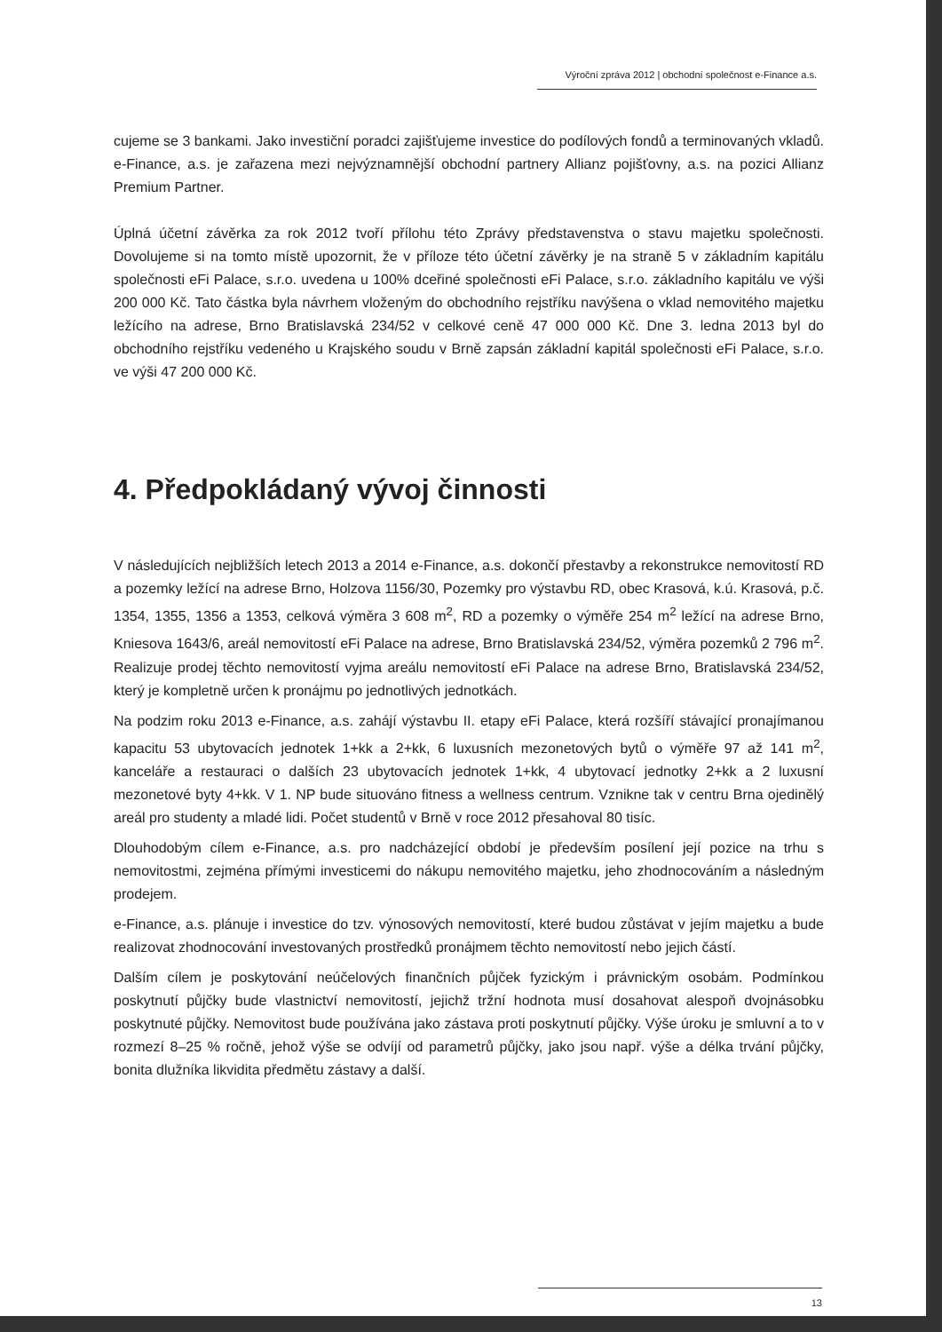Výroční zpráva 2012 | obchodní společnost e-Finance a.s.
cujeme se 3 bankami. Jako investiční poradci zajišťujeme investice do podílových fondů a terminovaných vkladů. e-Finance, a.s. je zařazena mezi nejvýznamnější obchodní partnery Allianz pojišťovny, a.s. na pozici Allianz Premium Partner.
Úplná účetní závěrka za rok 2012 tvoří přílohu této Zprávy představenstva o stavu majetku společnosti. Dovolujeme si na tomto místě upozornit, že v příloze této účetní závěrky je na straně 5 v základním kapitálu společnosti eFi Palace, s.r.o. uvedena u 100% dceřiné společnosti eFi Palace, s.r.o. základního kapitálu ve výši 200 000 Kč. Tato částka byla návrhem vloženým do obchodního rejstříku navýšena o vklad nemovitého majetku ležícího na adrese, Brno Bratislavská 234/52 v celkové ceně 47 000 000 Kč. Dne 3. ledna 2013 byl do obchodního rejstříku vedeného u Krajského soudu v Brně zapsán základní kapitál společnosti eFi Palace, s.r.o. ve výši 47 200 000 Kč.
4. Předpokládaný vývoj činnosti
V následujících nejbližších letech 2013 a 2014 e-Finance, a.s. dokončí přestavby a rekonstrukce nemovitostí RD a pozemky ležící na adrese Brno, Holzova 1156/30, Pozemky pro výstavbu RD, obec Krasová, k.ú. Krasová, p.č. 1354, 1355, 1356 a 1353, celková výměra 3 608 m<sup>2</sup>, RD a pozemky o výměře 254 m<sup>2</sup> ležící na adrese Brno, Kniesova 1643/6, areál nemovitostí eFi Palace na adrese, Brno Bratislavská 234/52, výměra pozemků 2 796 m<sup>2</sup>. Realizuje prodej těchto nemovitostí vyjma areálu nemovitostí eFi Palace na adrese Brno, Bratislavská 234/52, který je kompletně určen k pronájmu po jednotlivých jednotkách.
Na podzim roku 2013 e-Finance, a.s. zahájí výstavbu II. etapy eFi Palace, která rozšíří stávající pronajímanou kapacitu 53 ubytovacích jednotek 1+kk a 2+kk, 6 luxusních mezonetových bytů o výměře 97 až 141 m<sup>2</sup>, kanceláře a restauraci o dalších 23 ubytovacích jednotek 1+kk, 4 ubytovací jednotky 2+kk a 2 luxusní mezonetové byty 4+kk. V 1. NP bude situováno fitness a wellness centrum. Vznikne tak v centru Brna ojedinělý areál pro studenty a mladé lidi. Počet studentů v Brně v roce 2012 přesahoval 80 tisíc.
Dlouhodobým cílem e-Finance, a.s. pro nadcházející období je především posílení její pozice na trhu s nemovitostmi, zejména přímými investicemi do nákupu nemovitého majetku, jeho zhodnocováním a následným prodejem.
e-Finance, a.s. plánuje i investice do tzv. výnosových nemovitostí, které budou zůstávat v jejím majetku a bude realizovat zhodnocování investovaných prostředků pronájmem těchto nemovitostí nebo jejich částí.
Dalším cílem je poskytování neúčelových finančních půjček fyzickým i právnickým osobám. Podmínkou poskytnutí půjčky bude vlastnictví nemovitostí, jejichž tržní hodnota musí dosahovat alespoň dvojnásobku poskytnuté půjčky. Nemovitost bude používána jako zástava proti poskytnutí půjčky. Výše úroku je smluvní a to v rozmezí 8–25 % ročně, jehož výše se odvíjí od parametrů půjčky, jako jsou např. výše a délka trvání půjčky, bonita dlužníka likvidita předmětu zástavy a další.
13